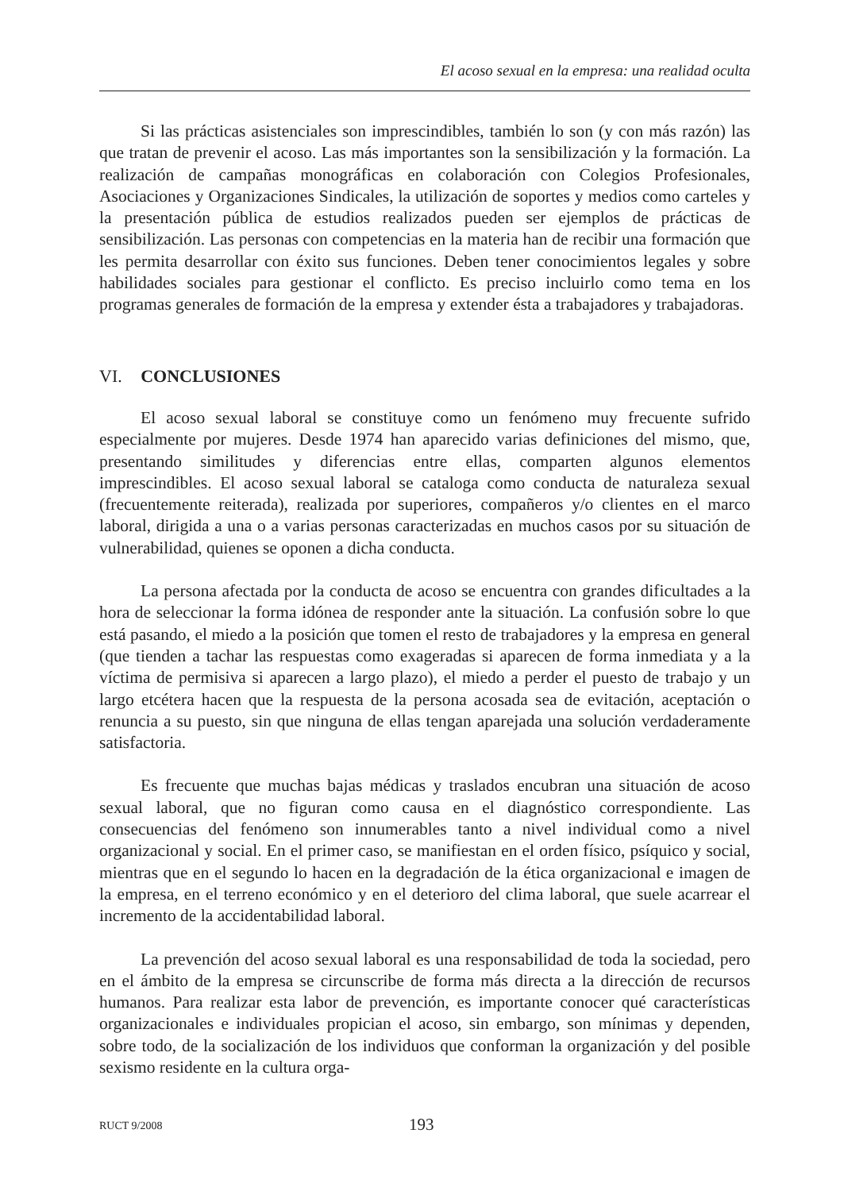El acoso sexual en la empresa: una realidad oculta
Si las prácticas asistenciales son imprescindibles, también lo son (y con más razón) las que tratan de prevenir el acoso. Las más importantes son la sensibilización y la formación. La realización de campañas monográficas en colaboración con Colegios Profesionales, Asociaciones y Organizaciones Sindicales, la utilización de soportes y medios como carteles y la presentación pública de estudios realizados pueden ser ejemplos de prácticas de sensibilización. Las personas con competencias en la materia han de recibir una formación que les permita desarrollar con éxito sus funciones. Deben tener conocimientos legales y sobre habilidades sociales para gestionar el conflicto. Es preciso incluirlo como tema en los programas generales de formación de la empresa y extender ésta a trabajadores y trabajadoras.
VI. CONCLUSIONES
El acoso sexual laboral se constituye como un fenómeno muy frecuente sufrido especialmente por mujeres. Desde 1974 han aparecido varias definiciones del mismo, que, presentando similitudes y diferencias entre ellas, comparten algunos elementos imprescindibles. El acoso sexual laboral se cataloga como conducta de naturaleza sexual (frecuentemente reiterada), realizada por superiores, compañeros y/o clientes en el marco laboral, dirigida a una o a varias personas caracterizadas en muchos casos por su situación de vulnerabilidad, quienes se oponen a dicha conducta.
La persona afectada por la conducta de acoso se encuentra con grandes dificultades a la hora de seleccionar la forma idónea de responder ante la situación. La confusión sobre lo que está pasando, el miedo a la posición que tomen el resto de trabajadores y la empresa en general (que tienden a tachar las respuestas como exageradas si aparecen de forma inmediata y a la víctima de permisiva si aparecen a largo plazo), el miedo a perder el puesto de trabajo y un largo etcétera hacen que la respuesta de la persona acosada sea de evitación, aceptación o renuncia a su puesto, sin que ninguna de ellas tengan aparejada una solución verdaderamente satisfactoria.
Es frecuente que muchas bajas médicas y traslados encubran una situación de acoso sexual laboral, que no figuran como causa en el diagnóstico correspondiente. Las consecuencias del fenómeno son innumerables tanto a nivel individual como a nivel organizacional y social. En el primer caso, se manifiestan en el orden físico, psíquico y social, mientras que en el segundo lo hacen en la degradación de la ética organizacional e imagen de la empresa, en el terreno económico y en el deterioro del clima laboral, que suele acarrear el incremento de la accidentabilidad laboral.
La prevención del acoso sexual laboral es una responsabilidad de toda la sociedad, pero en el ámbito de la empresa se circunscribe de forma más directa a la dirección de recursos humanos. Para realizar esta labor de prevención, es importante conocer qué características organizacionales e individuales propician el acoso, sin embargo, son mínimas y dependen, sobre todo, de la socialización de los individuos que conforman la organización y del posible sexismo residente en la cultura orga-
RUCT 9/2008 193